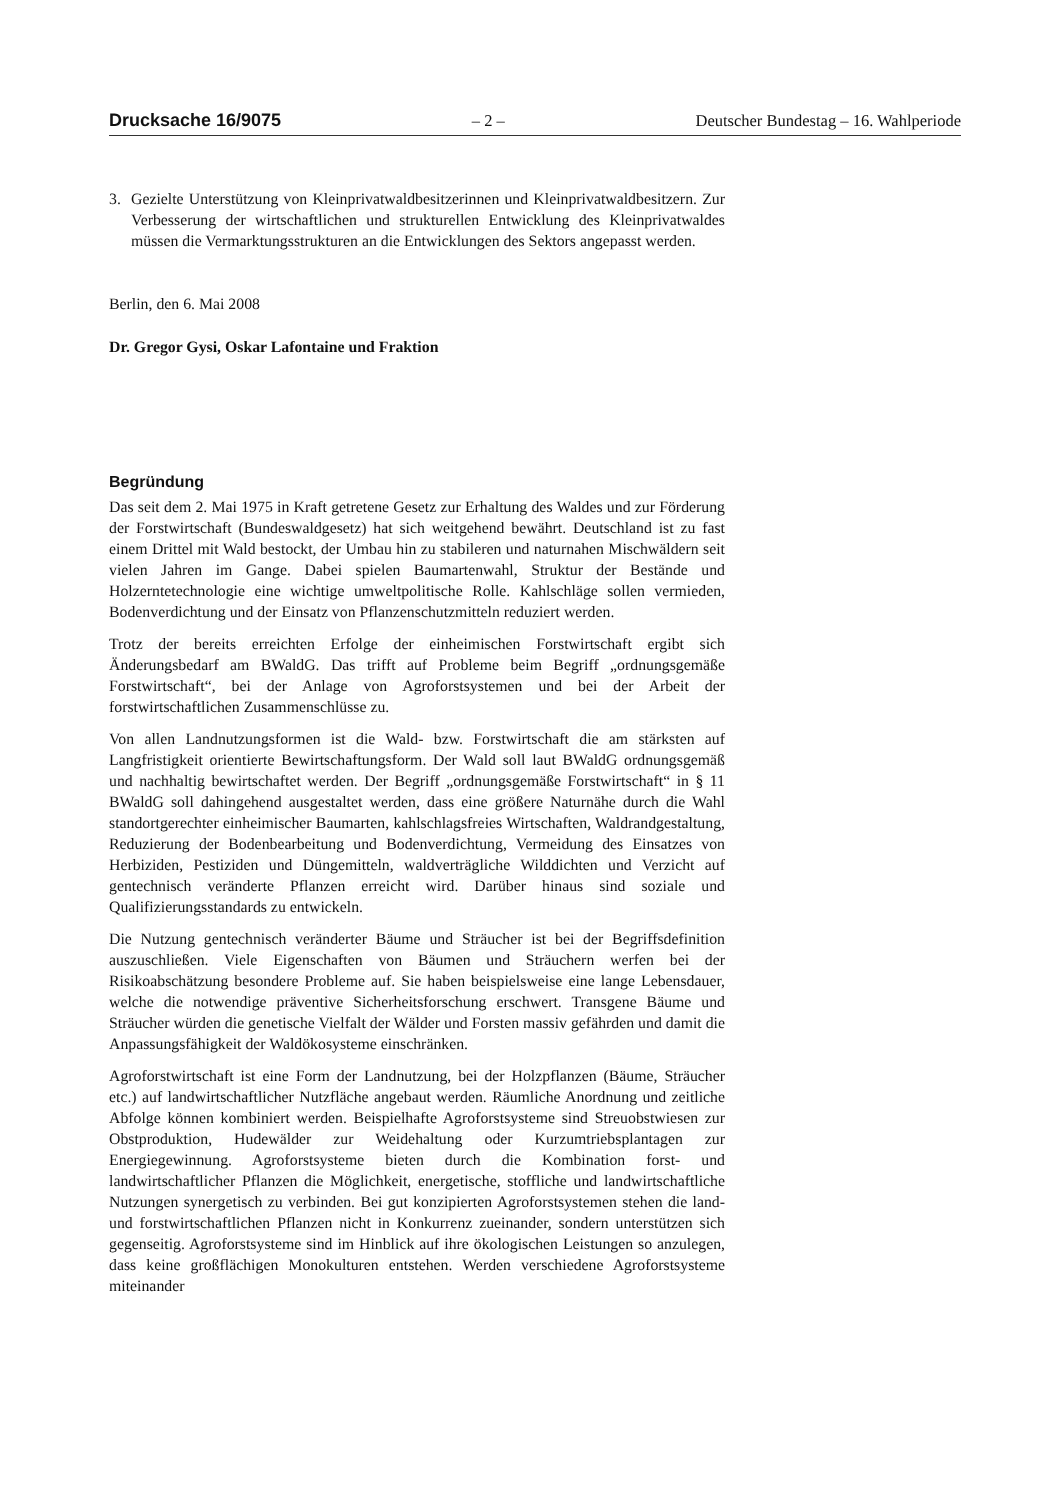Drucksache 16/9075 – 2 – Deutscher Bundestag – 16. Wahlperiode
3. Gezielte Unterstützung von Kleinprivatwaldbesitzerinnen und Kleinprivatwaldbesitzern. Zur Verbesserung der wirtschaftlichen und strukturellen Entwicklung des Kleinprivatwaldes müssen die Vermarktungsstrukturen an die Entwicklungen des Sektors angepasst werden.
Berlin, den 6. Mai 2008
Dr. Gregor Gysi, Oskar Lafontaine und Fraktion
Begründung
Das seit dem 2. Mai 1975 in Kraft getretene Gesetz zur Erhaltung des Waldes und zur Förderung der Forstwirtschaft (Bundeswaldgesetz) hat sich weitgehend bewährt. Deutschland ist zu fast einem Drittel mit Wald bestockt, der Umbau hin zu stabileren und naturnahen Mischwäldern seit vielen Jahren im Gange. Dabei spielen Baumartenwahl, Struktur der Bestände und Holzerntetechnologie eine wichtige umweltpolitische Rolle. Kahlschläge sollen vermieden, Bodenverdichtung und der Einsatz von Pflanzenschutzmitteln reduziert werden.
Trotz der bereits erreichten Erfolge der einheimischen Forstwirtschaft ergibt sich Änderungsbedarf am BWaldG. Das trifft auf Probleme beim Begriff „ordnungsgemäße Forstwirtschaft“, bei der Anlage von Agroforstsystemen und bei der Arbeit der forstwirtschaftlichen Zusammenschlüsse zu.
Von allen Landnutzungsformen ist die Wald- bzw. Forstwirtschaft die am stärksten auf Langfristigkeit orientierte Bewirtschaftungsform. Der Wald soll laut BWaldG ordnungsgemäß und nachhaltig bewirtschaftet werden. Der Begriff „ordnungsgemäße Forstwirtschaft“ in § 11 BWaldG soll dahingehend ausgestaltet werden, dass eine größere Naturnähe durch die Wahl standortgerechter einheimischer Baumarten, kahlschlagsfreies Wirtschaften, Waldrandgestaltung, Reduzierung der Bodenbearbeitung und Bodenverdichtung, Vermeidung des Einsatzes von Herbiziden, Pestiziden und Düngemitteln, waldverträgliche Wilddichten und Verzicht auf gentechnisch veränderte Pflanzen erreicht wird. Darüber hinaus sind soziale und Qualifizierungsstandards zu entwickeln.
Die Nutzung gentechnisch veränderter Bäume und Sträucher ist bei der Begriffsdefinition auszuschließen. Viele Eigenschaften von Bäumen und Sträuchern werfen bei der Risikoabschätzung besondere Probleme auf. Sie haben beispielsweise eine lange Lebensdauer, welche die notwendige präventive Sicherheitsforschung erschwert. Transgene Bäume und Sträucher würden die genetische Vielfalt der Wälder und Forsten massiv gefährden und damit die Anpassungsfähigkeit der Waldökosysteme einschränken.
Agroforstwirtschaft ist eine Form der Landnutzung, bei der Holzpflanzen (Bäume, Sträucher etc.) auf landwirtschaftlicher Nutzfläche angebaut werden. Räumliche Anordnung und zeitliche Abfolge können kombiniert werden. Beispielhafte Agroforstsysteme sind Streuobstwiesen zur Obstproduktion, Hudewälder zur Weidehaltung oder Kurzumtriebsplantagen zur Energiegewinnung. Agroforstsysteme bieten durch die Kombination forst- und landwirtschaftlicher Pflanzen die Möglichkeit, energetische, stoffliche und landwirtschaftliche Nutzungen synergetisch zu verbinden. Bei gut konzipierten Agroforstsystemen stehen die land- und forstwirtschaftlichen Pflanzen nicht in Konkurrenz zueinander, sondern unterstützen sich gegenseitig. Agroforstsysteme sind im Hinblick auf ihre ökologischen Leistungen so anzulegen, dass keine großflächigen Monokulturen entstehen. Werden verschiedene Agroforstsysteme miteinander